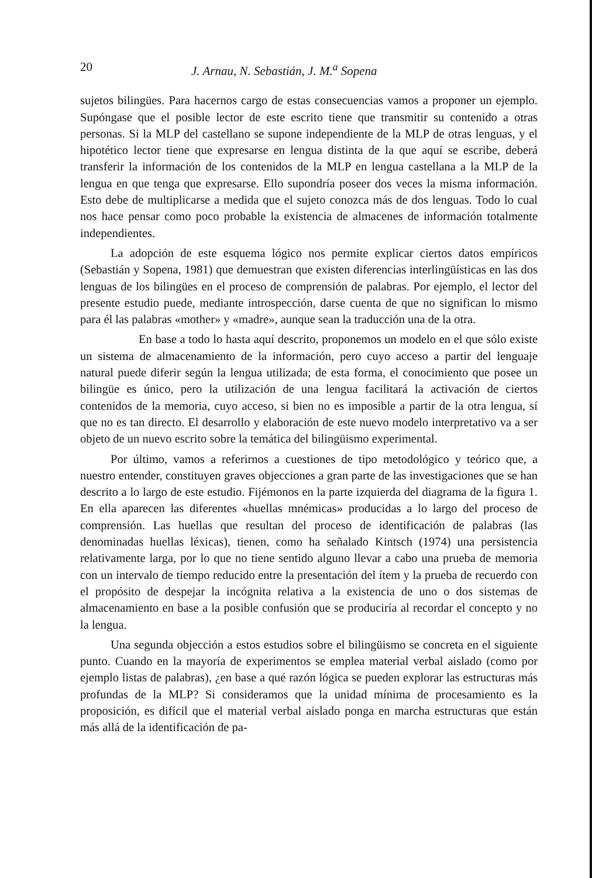20 J. Arnau, N. Sebastián, J. M.<sup>a</sup> Sopena
sujetos bilingües. Para hacernos cargo de estas consecuencias vamos a proponer un ejemplo. Supóngase que el posible lector de este escrito tiene que transmitir su contenido a otras personas. Si la MLP del castellano se supone independiente de la MLP de otras lenguas, y el hipotético lector tiene que expresarse en lengua distinta de la que aquí se escribe, deberá transferir la información de los contenidos de la MLP en lengua castellana a la MLP de la lengua en que tenga que expresarse. Ello supondría poseer dos veces la misma información. Esto debe de multiplicarse a medida que el sujeto conozca más de dos lenguas. Todo lo cual nos hace pensar como poco probable la existencia de almacenes de información totalmente independientes.
La adopción de este esquema lógico nos permite explicar ciertos datos empíricos (Sebastián y Sopena, 1981) que demuestran que existen diferencias interlingüísticas en las dos lenguas de los bilingües en el proceso de comprensión de palabras. Por ejemplo, el lector del presente estudio puede, mediante introspección, darse cuenta de que no significan lo mismo para él las palabras «mother» y «madre», aunque sean la traducción una de la otra.
En base a todo lo hasta aquí descrito, proponemos un modelo en el que sólo existe un sistema de almacenamiento de la información, pero cuyo acceso a partir del lenguaje natural puede diferir según la lengua utilizada; de esta forma, el conocimiento que posee un bilingüe es único, pero la utilización de una lengua facilitará la activación de ciertos contenidos de la memoria, cuyo acceso, si bien no es imposible a partir de la otra lengua, sí que no es tan directo. El desarrollo y elaboración de este nuevo modelo interpretativo va a ser objeto de un nuevo escrito sobre la temática del bilingüismo experimental.
Por último, vamos a referirnos a cuestiones de tipo metodológico y teórico que, a nuestro entender, constituyen graves objecciones a gran parte de las investigaciones que se han descrito a lo largo de este estudio. Fijémonos en la parte izquierda del diagrama de la figura 1. En ella aparecen las diferentes «huellas mnémicas» producidas a lo largo del proceso de comprensión. Las huellas que resultan del proceso de identificación de palabras (las denominadas huellas léxicas), tienen, como ha señalado Kintsch (1974) una persistencia relativamente larga, por lo que no tiene sentido alguno llevar a cabo una prueba de memoria con un intervalo de tiempo reducido entre la presentación del ítem y la prueba de recuerdo con el propósito de despejar la incógnita relativa a la existencia de uno o dos sistemas de almacenamiento en base a la posible confusión que se produciría al recordar el concepto y no la lengua.
Una segunda objección a estos estudios sobre el bilingüismo se concreta en el siguiente punto. Cuando en la mayoría de experimentos se emplea material verbal aislado (como por ejemplo listas de palabras), ¿en base a qué razón lógica se pueden explorar las estructuras más profundas de la MLP? Si consideramos que la unidad mínima de procesamiento es la proposición, es difícil que el material verbal aislado ponga en marcha estructuras que están más allá de la identificación de pa-